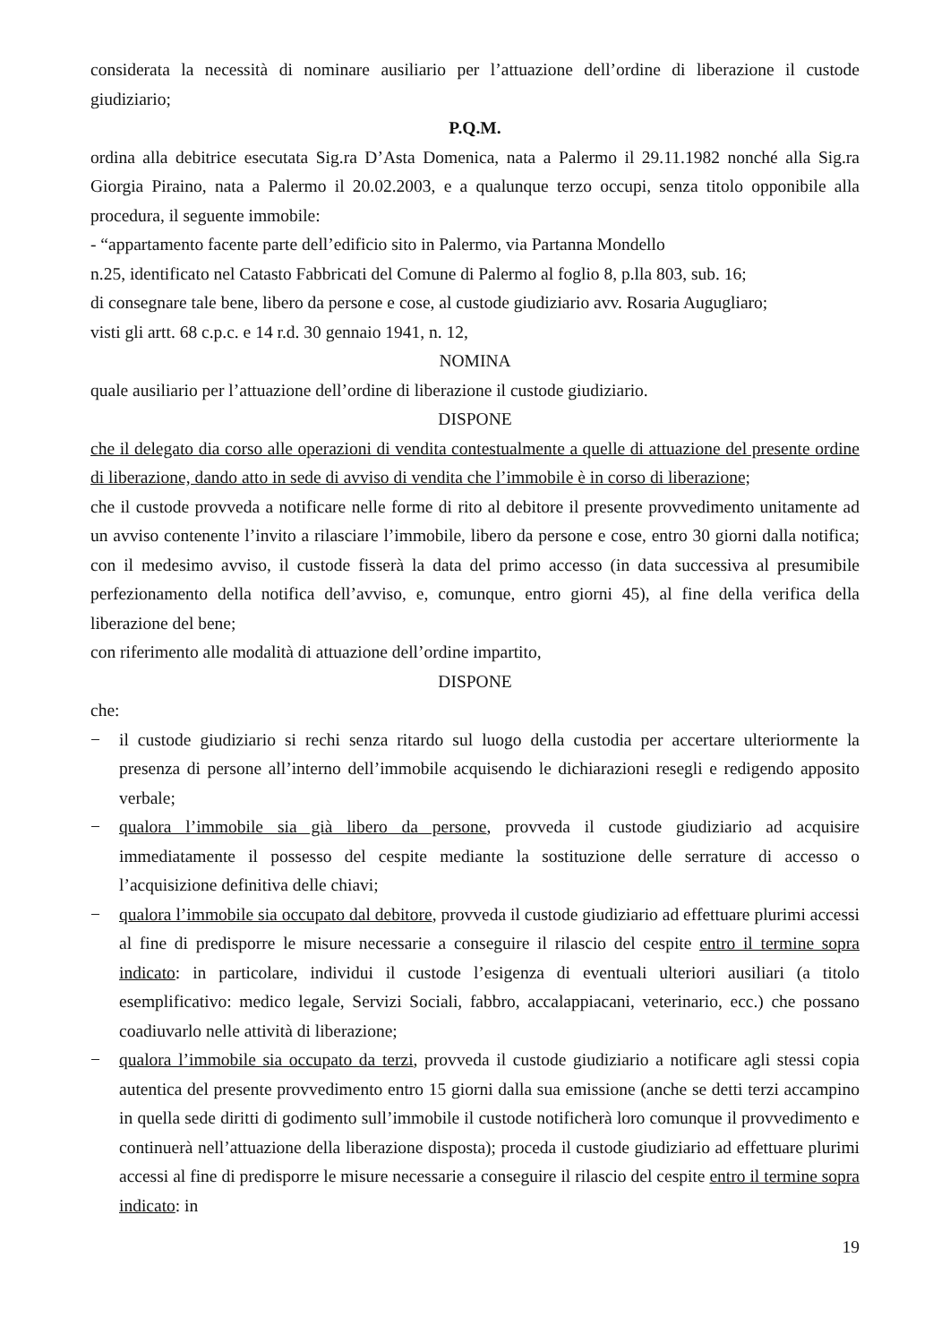considerata la necessità di nominare ausiliario per l’attuazione dell’ordine di liberazione il custode giudiziario;
P.Q.M.
ordina alla debitrice esecutata Sig.ra D’Asta Domenica, nata a Palermo il 29.11.1982 nonché alla Sig.ra Giorgia Piraino, nata a Palermo il 20.02.2003, e a qualunque terzo occupi, senza titolo opponibile alla procedura, il seguente immobile:
- “appartamento facente parte dell’edificio sito in Palermo, via Partanna Mondello
n.25, identificato nel Catasto Fabbricati del Comune di Palermo al foglio 8, p.lla 803, sub. 16;
di consegnare tale bene, libero da persone e cose, al custode giudiziario avv. Rosaria Augugliaro;
visti gli artt. 68 c.p.c. e 14 r.d. 30 gennaio 1941, n. 12,
NOMINA
quale ausiliario per l’attuazione dell’ordine di liberazione il custode giudiziario.
DISPONE
che il delegato dia corso alle operazioni di vendita contestualmente a quelle di attuazione del presente ordine di liberazione, dando atto in sede di avviso di vendita che l’immobile è in corso di liberazione;
che il custode provveda a notificare nelle forme di rito al debitore il presente provvedimento unitamente ad un avviso contenente l’invito a rilasciare l’immobile, libero da persone e cose, entro 30 giorni dalla notifica; con il medesimo avviso, il custode fisserà la data del primo accesso (in data successiva al presumibile perfezionamento della notifica dell’avviso, e, comunque, entro giorni 45), al fine della verifica della liberazione del bene;
con riferimento alle modalità di attuazione dell’ordine impartito,
DISPONE
che:
− il custode giudiziario si rechi senza ritardo sul luogo della custodia per accertare ulteriormente la presenza di persone all’interno dell’immobile acquisendo le dichiarazioni resegli e redigendo apposito verbale;
− qualora l’immobile sia già libero da persone, provveda il custode giudiziario ad acquisire immediatamente il possesso del cespite mediante la sostituzione delle serrature di accesso o l’acquisizione definitiva delle chiavi;
− qualora l’immobile sia occupato dal debitore, provveda il custode giudiziario ad effettuare plurimi accessi al fine di predisporre le misure necessarie a conseguire il rilascio del cespite entro il termine sopra indicato: in particolare, individui il custode l’esigenza di eventuali ulteriori ausiliari (a titolo esemplificativo: medico legale, Servizi Sociali, fabbro, accalappiacani, veterinario, ecc.) che possano coadiuvarlo nelle attività di liberazione;
− qualora l’immobile sia occupato da terzi, provveda il custode giudiziario a notificare agli stessi copia autentica del presente provvedimento entro 15 giorni dalla sua emissione (anche se detti terzi accampino in quella sede diritti di godimento sull’immobile il custode notificherà loro comunque il provvedimento e continuerà nell’attuazione della liberazione disposta); proceda il custode giudiziario ad effettuare plurimi accessi al fine di predisporre le misure necessarie a conseguire il rilascio del cespite entro il termine sopra indicato: in
19